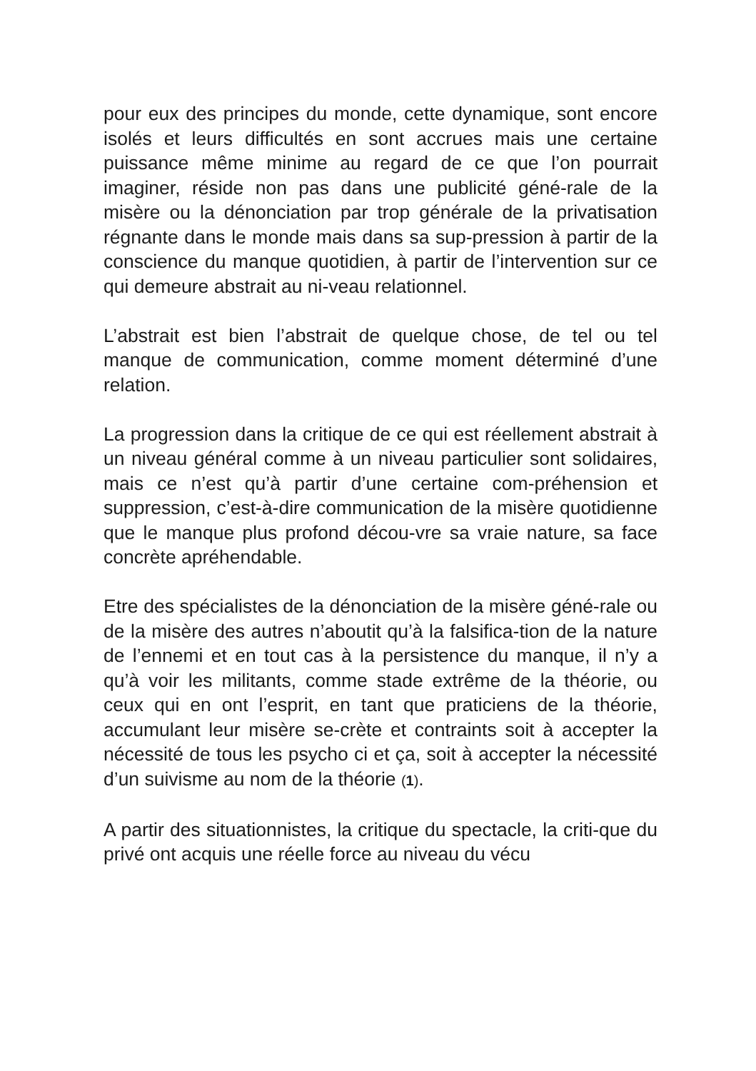pour eux des principes du monde, cette dynamique, sont encore isolés et leurs difficultés en sont accrues mais une certaine puissance même minime au regard de ce que l’on pourrait imaginer, réside non pas dans une publicité géné-rale de la misère ou la dénonciation par trop générale de la privatisation régnante dans le monde mais dans sa sup-pression à partir de la conscience du manque quotidien, à partir de l’intervention sur ce qui demeure abstrait au ni-veau relationnel.
L’abstrait est bien l’abstrait de quelque chose, de tel ou tel manque de communication, comme moment déterminé d’une relation.
La progression dans la critique de ce qui est réellement abstrait à un niveau général comme à un niveau particulier sont solidaires, mais ce n’est qu’à partir d’une certaine com-préhension et suppression, c’est-à-dire communication de la misère quotidienne que le manque plus profond décou-vre sa vraie nature, sa face concrète apréhendable.
Etre des spécialistes de la dénonciation de la misère géné-rale ou de la misère des autres n’aboutit qu’à la falsifica-tion de la nature de l’ennemi et en tout cas à la persistence du manque, il n’y a qu’à voir les militants, comme stade extrême de la théorie, ou ceux qui en ont l’esprit, en tant que praticiens de la théorie, accumulant leur misère se-crète et contraints soit à accepter la nécessité de tous les psycho ci et ça, soit à accepter la nécessité d’un suivisme au nom de la théorie (1).
A partir des situationnistes, la critique du spectacle, la criti-que du privé ont acquis une réelle force au niveau du vécu